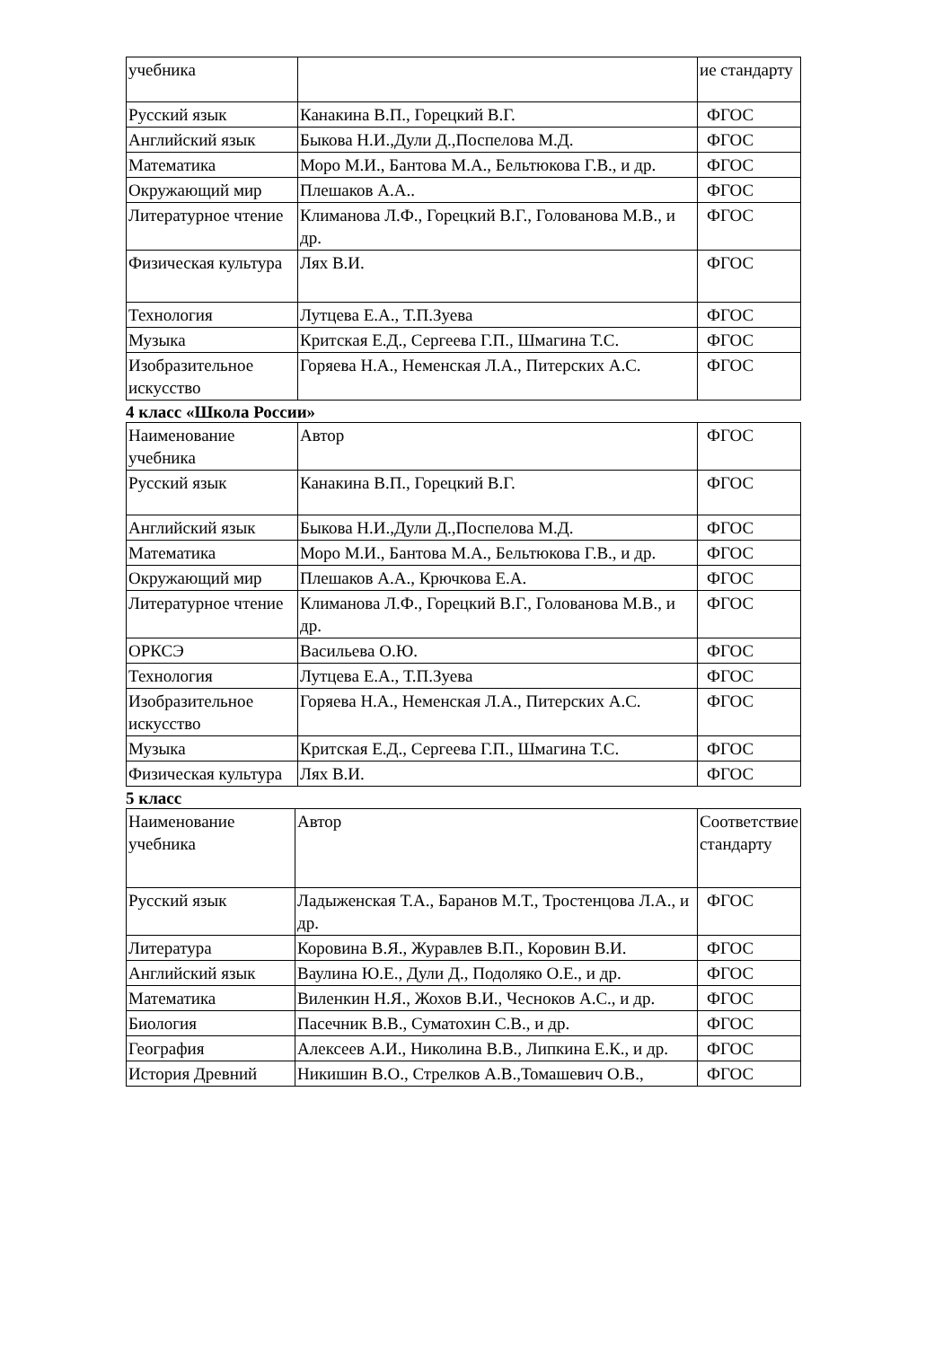| учебника | | ие стандарту |
| Русский язык | Канакина В.П., Горецкий В.Г. | ФГОС |
| Английский язык | Быкова Н.И.,Дули Д.,Поспелова М.Д. | ФГОС |
| Математика | Моро М.И., Бантова М.А., Бельтюкова Г.В., и др. | ФГОС |
| Окружающий мир | Плешаков А.А.. | ФГОС |
| Литературное чтение | Климанова Л.Ф., Горецкий В.Г., Голованова М.В., и др. | ФГОС |
| Физическая культура | Лях В.И. | ФГОС |
| Технология | Лутцева Е.А., Т.П.Зуева | ФГОС |
| Музыка | Критская Е.Д., Сергеева Г.П., Шмагина Т.С. | ФГОС |
| Изобразительное искусство | Горяева Н.А., Неменская Л.А., Питерских А.С. | ФГОС |
4 класс «Школа России»
| Наименование учебника | Автор | ФГОС |
| Русский язык | Канакина В.П., Горецкий В.Г. | ФГОС |
| Английский язык | Быкова Н.И.,Дули Д.,Поспелова М.Д. | ФГОС |
| Математика | Моро М.И., Бантова М.А., Бельтюкова Г.В., и др. | ФГОС |
| Окружающий мир | Плешаков А.А., Крючкова Е.А. | ФГОС |
| Литературное чтение | Климанова Л.Ф., Горецкий В.Г., Голованова М.В., и др. | ФГОС |
| ОРКСЭ | Васильева О.Ю. | ФГОС |
| Технология | Лутцева Е.А., Т.П.Зуева | ФГОС |
| Изобразительное искусство | Горяева Н.А., Неменская Л.А., Питерских А.С. | ФГОС |
| Музыка | Критская Е.Д., Сергеева Г.П., Шмагина Т.С. | ФГОС |
| Физическая культура | Лях В.И. | ФГОС |
5 класс
| Наименование учебника | Автор | Соответствие стандарту |
| Русский язык | Ладыженская Т.А., Баранов М.Т., Тростенцова Л.А., и др. | ФГОС |
| Литература | Коровина В.Я., Журавлев В.П., Коровин В.И. | ФГОС |
| Английский язык | Ваулина Ю.Е., Дули Д., Подоляко О.Е., и др. | ФГОС |
| Математика | Виленкин Н.Я., Жохов В.И., Чесноков А.С., и др. | ФГОС |
| Биология | Пасечник В.В., Суматохин С.В., и др. | ФГОС |
| География | Алексеев А.И., Николина В.В., Липкина Е.К., и др. | ФГОС |
| История Древний | Никишин В.О., Стрелков А.В.,Томашевич О.В., | ФГОС |